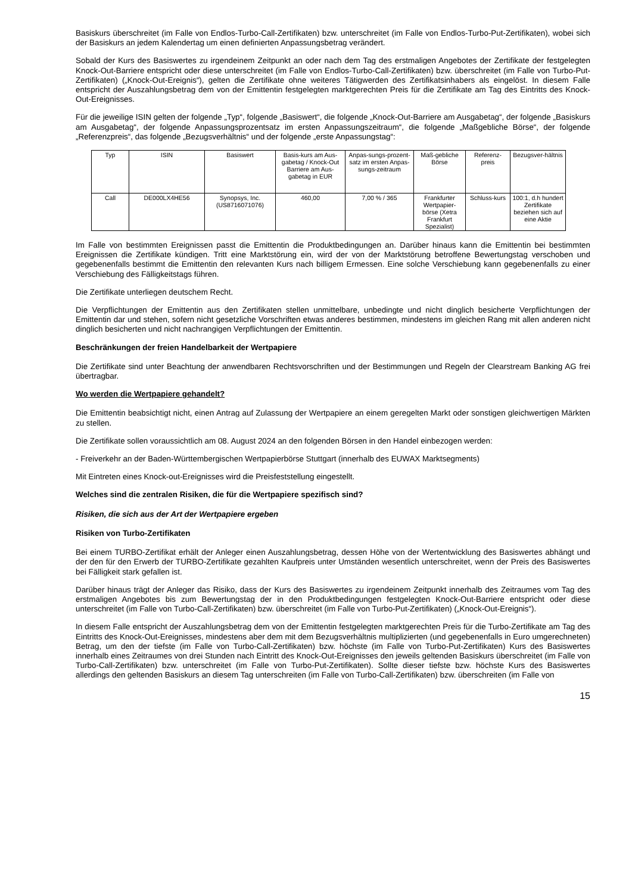Basiskurs überschreitet (im Falle von Endlos-Turbo-Call-Zertifikaten) bzw. unterschreitet (im Falle von Endlos-Turbo-Put-Zertifikaten), wobei sich der Basiskurs an jedem Kalendertag um einen definierten Anpassungsbetrag verändert.
Sobald der Kurs des Basiswertes zu irgendeinem Zeitpunkt an oder nach dem Tag des erstmaligen Angebotes der Zertifikate der festgelegten Knock-Out-Barriere entspricht oder diese unterschreitet (im Falle von Endlos-Turbo-Call-Zertifikaten) bzw. überschreitet (im Falle von Turbo-Put-Zertifikaten) („Knock-Out-Ereignis“), gelten die Zertifikate ohne weiteres Tätigwerden des Zertifikatsinhabers als eingelöst. In diesem Falle entspricht der Auszahlungsbetrag dem von der Emittentin festgelegten marktgerechten Preis für die Zertifikate am Tag des Eintritts des Knock-Out-Ereignisses.
Für die jeweilige ISIN gelten der folgende „Typ“, folgende „Basiswert“, die folgende „Knock-Out-Barriere am Ausgabetag“, der folgende „Basiskurs am Ausgabetag“, der folgende Anpassungsprozentsatz im ersten Anpassungszeitraum“, die folgende „Maßgebliche Börse“, der folgende „Referenzpreis“, das folgende „Bezugsverhältnis“ und der folgende „erste Anpassungstag“:
| Typ | ISIN | Basiswert | Basis-kurs am Aus-gabetag / Knock-Out Barriere am Aus-gabetag in EUR | Anpas-sungs-prozent-satz im ersten Anpas-sungs-zeitraum | Maß-gebliche Börse | Referenz-preis | Bezugsver-hältnis |
| Call | DE000LX4HE56 | Synopsys, Inc. (US8716071076) | 460,00 | 7,00 % / 365 | Frankfurter Wertpapier-börse (Xetra Frankfurt Spezialist) | Schluss-kurs | 100:1, d.h hundert Zertifikate beziehen sich auf eine Aktie |
Im Falle von bestimmten Ereignissen passt die Emittentin die Produktbedingungen an. Darüber hinaus kann die Emittentin bei bestimmten Ereignissen die Zertifikate kündigen. Tritt eine Marktstörung ein, wird der von der Marktstörung betroffene Bewertungstag verschoben und gegebenenfalls bestimmt die Emittentin den relevanten Kurs nach billigem Ermessen. Eine solche Verschiebung kann gegebenenfalls zu einer Verschiebung des Fälligkeitstags führen.
Die Zertifikate unterliegen deutschem Recht.
Die Verpflichtungen der Emittentin aus den Zertifikaten stellen unmittelbare, unbedingte und nicht dinglich besicherte Verpflichtungen der Emittentin dar und stehen, sofern nicht gesetzliche Vorschriften etwas anderes bestimmen, mindestens im gleichen Rang mit allen anderen nicht dinglich besicherten und nicht nachrangigen Verpflichtungen der Emittentin.
Beschränkungen der freien Handelbarkeit der Wertpapiere
Die Zertifikate sind unter Beachtung der anwendbaren Rechtsvorschriften und der Bestimmungen und Regeln der Clearstream Banking AG frei übertragbar.
Wo werden die Wertpapiere gehandelt?
Die Emittentin beabsichtigt nicht, einen Antrag auf Zulassung der Wertpapiere an einem geregelten Markt oder sonstigen gleichwertigen Märkten zu stellen.
Die Zertifikate sollen voraussichtlich am 08. August 2024 an den folgenden Börsen in den Handel einbezogen werden:
- Freiverkehr an der Baden-Württembergischen Wertpapierbörse Stuttgart (innerhalb des EUWAX Marktsegments)
Mit Eintreten eines Knock-out-Ereignisses wird die Preisfeststellung eingestellt.
Welches sind die zentralen Risiken, die für die Wertpapiere spezifisch sind?
Risiken, die sich aus der Art der Wertpapiere ergeben
Risiken von Turbo-Zertifikaten
Bei einem TURBO-Zertifikat erhält der Anleger einen Auszahlungsbetrag, dessen Höhe von der Wertentwicklung des Basiswertes abhängt und der den für den Erwerb der TURBO-Zertifikate gezahlten Kaufpreis unter Umständen wesentlich unterschreitet, wenn der Preis des Basiswertes bei Fälligkeit stark gefallen ist.
Darüber hinaus trägt der Anleger das Risiko, dass der Kurs des Basiswertes zu irgendeinem Zeitpunkt innerhalb des Zeitraumes vom Tag des erstmaligen Angebotes bis zum Bewertungstag der in den Produktbedingungen festgelegten Knock-Out-Barriere entspricht oder diese unterschreitet (im Falle von Turbo-Call-Zertifikaten) bzw. überschreitet (im Falle von Turbo-Put-Zertifikaten) („Knock-Out-Ereignis“).
In diesem Falle entspricht der Auszahlungsbetrag dem von der Emittentin festgelegten marktgerechten Preis für die Turbo-Zertifikate am Tag des Eintritts des Knock-Out-Ereignisses, mindestens aber dem mit dem Bezugsverhältnis multiplizierten (und gegebenenfalls in Euro umgerechneten) Betrag, um den der tiefste (im Falle von Turbo-Call-Zertifikaten) bzw. höchste (im Falle von Turbo-Put-Zertifikaten) Kurs des Basiswertes innerhalb eines Zeitraumes von drei Stunden nach Eintritt des Knock-Out-Ereignisses den jeweils geltenden Basiskurs überschreitet (im Falle von Turbo-Call-Zertifikaten) bzw. unterschreitet (im Falle von Turbo-Put-Zertifikaten). Sollte dieser tiefste bzw. höchste Kurs des Basiswertes allerdings den geltenden Basiskurs an diesem Tag unterschreiten (im Falle von Turbo-Call-Zertifikaten) bzw. überschreiten (im Falle von
15